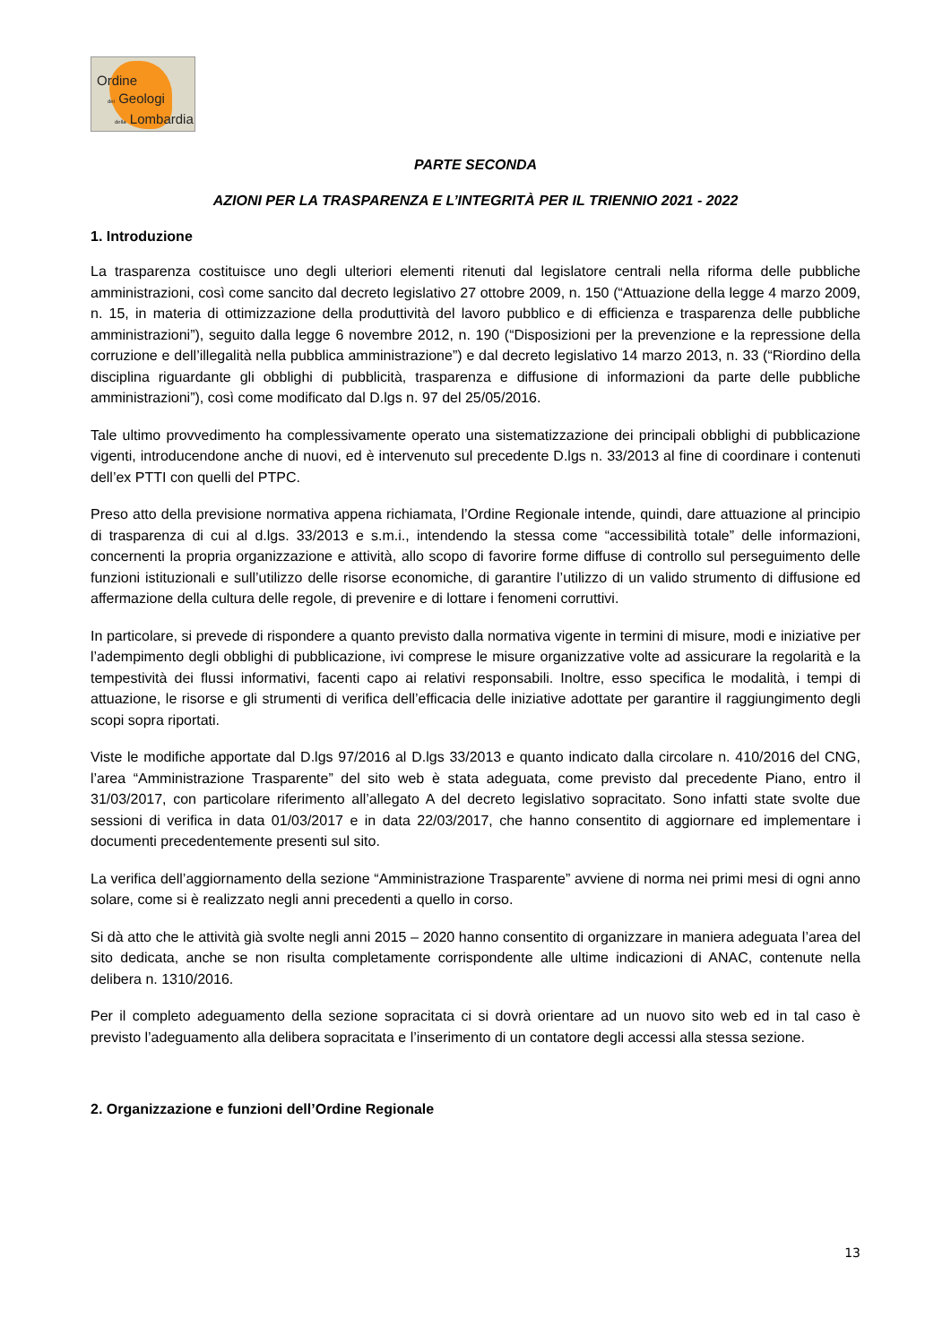Ordine
dei Geologi
della Lombardia
PARTE SECONDA
AZIONI PER LA TRASPARENZA E L’INTEGRITÀ PER IL TRIENNIO 2021 - 2022
1. Introduzione
La trasparenza costituisce uno degli ulteriori elementi ritenuti dal legislatore centrali nella riforma delle pubbliche amministrazioni, così come sancito dal decreto legislativo 27 ottobre 2009, n. 150 (“Attuazione della legge 4 marzo 2009, n. 15, in materia di ottimizzazione della produttività del lavoro pubblico e di efficienza e trasparenza delle pubbliche amministrazioni”), seguito dalla legge 6 novembre 2012, n. 190 (“Disposizioni per la prevenzione e la repressione della corruzione e dell’illegalità nella pubblica amministrazione”) e dal decreto legislativo 14 marzo 2013, n. 33 (“Riordino della disciplina riguardante gli obblighi di pubblicità, trasparenza e diffusione di informazioni da parte delle pubbliche amministrazioni”), così come modificato dal D.lgs n. 97 del 25/05/2016.
Tale ultimo provvedimento ha complessivamente operato una sistematizzazione dei principali obblighi di pubblicazione vigenti, introducendone anche di nuovi, ed è intervenuto sul precedente D.lgs n. 33/2013 al fine di coordinare i contenuti dell’ex PTTI con quelli del PTPC.
Preso atto della previsione normativa appena richiamata, l’Ordine Regionale intende, quindi, dare attuazione al principio di trasparenza di cui al d.lgs. 33/2013 e s.m.i., intendendo la stessa come “accessibilità totale” delle informazioni, concernenti la propria organizzazione e attività, allo scopo di favorire forme diffuse di controllo sul perseguimento delle funzioni istituzionali e sull’utilizzo delle risorse economiche, di garantire l’utilizzo di un valido strumento di diffusione ed affermazione della cultura delle regole, di prevenire e di lottare i fenomeni corruttivi.
In particolare, si prevede di rispondere a quanto previsto dalla normativa vigente in termini di misure, modi e iniziative per l’adempimento degli obblighi di pubblicazione, ivi comprese le misure organizzative volte ad assicurare la regolarità e la tempestività dei flussi informativi, facenti capo ai relativi responsabili. Inoltre, esso specifica le modalità, i tempi di attuazione, le risorse e gli strumenti di verifica dell’efficacia delle iniziative adottate per garantire il raggiungimento degli scopi sopra riportati.
Viste le modifiche apportate dal D.lgs 97/2016 al D.lgs 33/2013 e quanto indicato dalla circolare n. 410/2016 del CNG, l’area “Amministrazione Trasparente” del sito web è stata adeguata, come previsto dal precedente Piano, entro il 31/03/2017, con particolare riferimento all’allegato A del decreto legislativo sopracitato. Sono infatti state svolte due sessioni di verifica in data 01/03/2017 e in data 22/03/2017, che hanno consentito di aggiornare ed implementare i documenti precedentemente presenti sul sito.
La verifica dell’aggiornamento della sezione “Amministrazione Trasparente” avviene di norma nei primi mesi di ogni anno solare, come si è realizzato negli anni precedenti a quello in corso.
Si dà atto che le attività già svolte negli anni 2015 – 2020 hanno consentito di organizzare in maniera adeguata l’area del sito dedicata, anche se non risulta completamente corrispondente alle ultime indicazioni di ANAC, contenute nella delibera n. 1310/2016.
Per il completo adeguamento della sezione sopracitata ci si dovrà orientare ad un nuovo sito web ed in tal caso è previsto l’adeguamento alla delibera sopracitata e l’inserimento di un contatore degli accessi alla stessa sezione.
2. Organizzazione e funzioni dell’Ordine Regionale
13